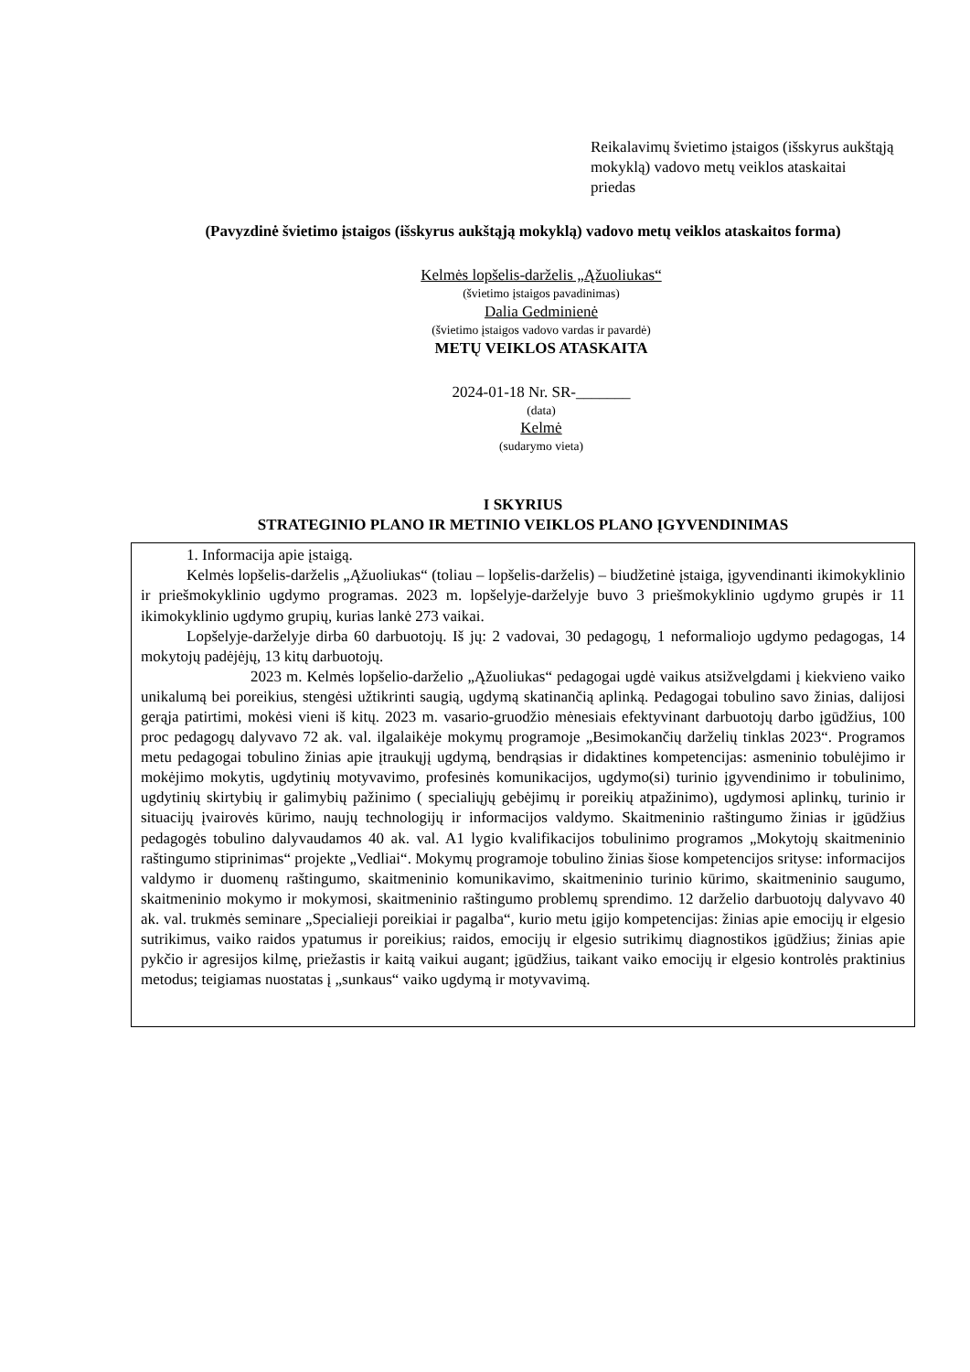Reikalavimų švietimo įstaigos (išskyrus aukštąją mokyklą) vadovo metų veiklos ataskaitai
priedas
(Pavyzdinė švietimo įstaigos (išskyrus aukštąją mokyklą) vadovo metų veiklos ataskaitos forma)
Kelmės lopšelis-darželis „Ąžuoliukas“
(švietimo įstaigos pavadinimas)
Dalia Gedminienė
(švietimo įstaigos vadovo vardas ir pavardė)
METŲ VEIKLOS ATASKAITA
2024-01-18 Nr. SR-_______
(data)
Kelmė
(sudarymo vieta)
I SKYRIUS
STRATEGINIO PLANO IR METINIO VEIKLOS PLANO ĮGYVENDINIMAS
1. Informacija apie įstaigą.
Kelmės lopšelis-darželis „Ąžuoliukas“ (toliau – lopšelis-darželis) – biudžetinė įstaiga, įgyvendinanti ikimokyklinio ir priešmokyklinio ugdymo programas. 2023 m. lopšelyje-darželyje buvo 3 priešmokyklinio ugdymo grupės ir 11 ikimokyklinio ugdymo grupių, kurias lankė 273 vaikai.
Lopšelyje-darželyje dirba 60 darbuotojų. Iš jų: 2 vadovai, 30 pedagogų, 1 neformaliojo ugdymo pedagogas, 14 mokytojų padėjėjų, 13 kitų darbuotojų.
2023 m. Kelmės lopšelio-darželio „Ąžuoliukas“ pedagogai ugdė vaikus atsižvelgdami į kiekvieno vaiko unikalumą bei poreikius, stengėsi užtikrinti saugią, ugdymą skatinančią aplinką. Pedagogai tobulino savo žinias, dalijosi gerąja patirtimi, mokėsi vieni iš kitų. 2023 m. vasario-gruodžio mėnesiais efektyvinant darbuotojų darbo įgūdžius, 100 proc pedagogų dalyvavo 72 ak. val. ilgalaikėje mokymų programoje „Besimokančių darželių tinklas 2023“. Programos metu pedagogai tobulino žinias apie įtraukųjį ugdymą, bendrąsias ir didaktines kompetencijas: asmeninio tobulėjimo ir mokėjimo mokytis, ugdytinių motyvavimo, profesinės komunikacijos, ugdymo(si) turinio įgyvendinimo ir tobulinimo, ugdytinių skirtybių ir galimybių pažinimo ( specialiųjų gebėjimų ir poreikių atpažinimo), ugdymosi aplinkų, turinio ir situacijų įvairovės kūrimo, naujų technologijų ir informacijos valdymo. Skaitmeninio raštingumo žinias ir įgūdžius pedagogės tobulino dalyvaudamos 40 ak. val. A1 lygio kvalifikacijos tobulinimo programos „Mokytojų skaitmeninio raštingumo stiprinimas“ projekte „Vedliai“. Mokymų programoje tobulino žinias šiose kompetencijos srityse: informacijos valdymo ir duomenų raštingumo, skaitmeninio komunikavimo, skaitmeninio turinio kūrimo, skaitmeninio saugumo, skaitmeninio mokymo ir mokymosi, skaitmeninio raštingumo problemų sprendimo. 12 darželio darbuotojų dalyvavo 40 ak. val. trukmės seminare „Specialieji poreikiai ir pagalba“, kurio metu įgijo kompetencijas: žinias apie emocijų ir elgesio sutrikimus, vaiko raidos ypatumus ir poreikius; raidos, emocijų ir elgesio sutrikimų diagnostikos įgūdžius; žinias apie pykčio ir agresijos kilmę, priežastis ir kaitą vaikui augant; įgūdžius, taikant vaiko emocijų ir elgesio kontrolės praktinius metodus; teigiamas nuostatas į „sunkaus“ vaiko ugdymą ir motyvavimą.